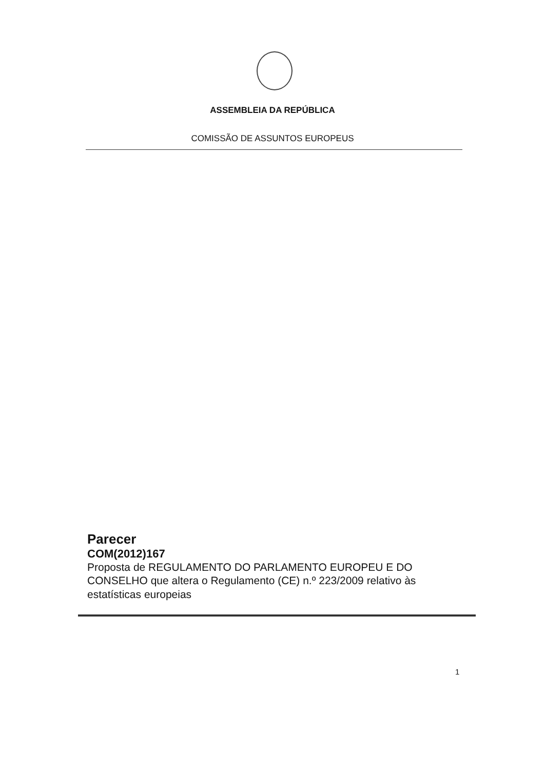ASSEMBLEIA DA REPÚBLICA
COMISSÃO DE ASSUNTOS EUROPEUS
Parecer
COM(2012)167
Proposta de REGULAMENTO DO PARLAMENTO EUROPEU E DO CONSELHO que altera o Regulamento (CE) n.º 223/2009 relativo às estatísticas europeias
1